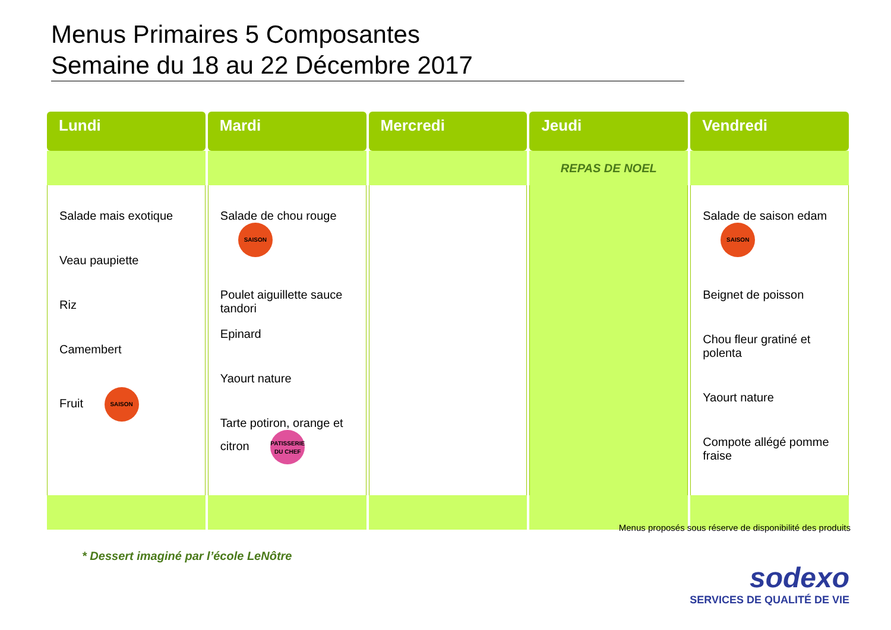Menus Primaires 5 Composantes
Semaine du 18 au 22 Décembre 2017
| Lundi | Mardi | Mercredi | Jeudi | Vendredi |
| --- | --- | --- | --- | --- |
| | | | REPAS DE NOEL | |
| Salade mais exotique Veau paupiette Riz Camembert Fruit SAISON | Salade de chou rouge SAISON Poulet aiguillette sauce tandori Epinard Yaourt nature Tarte potiron, orange et citron PATISSERIE DU CHEF | | | Salade de saison edam SAISON Beignet de poisson Chou fleur gratiné et polenta Yaourt nature Compote allégé pomme fraise |
Menus proposés sous réserve de disponibilité des produits
* Dessert imaginé par l’école LeNôtre
sodexo
SERVICES DE QUALITÉ DE VIE